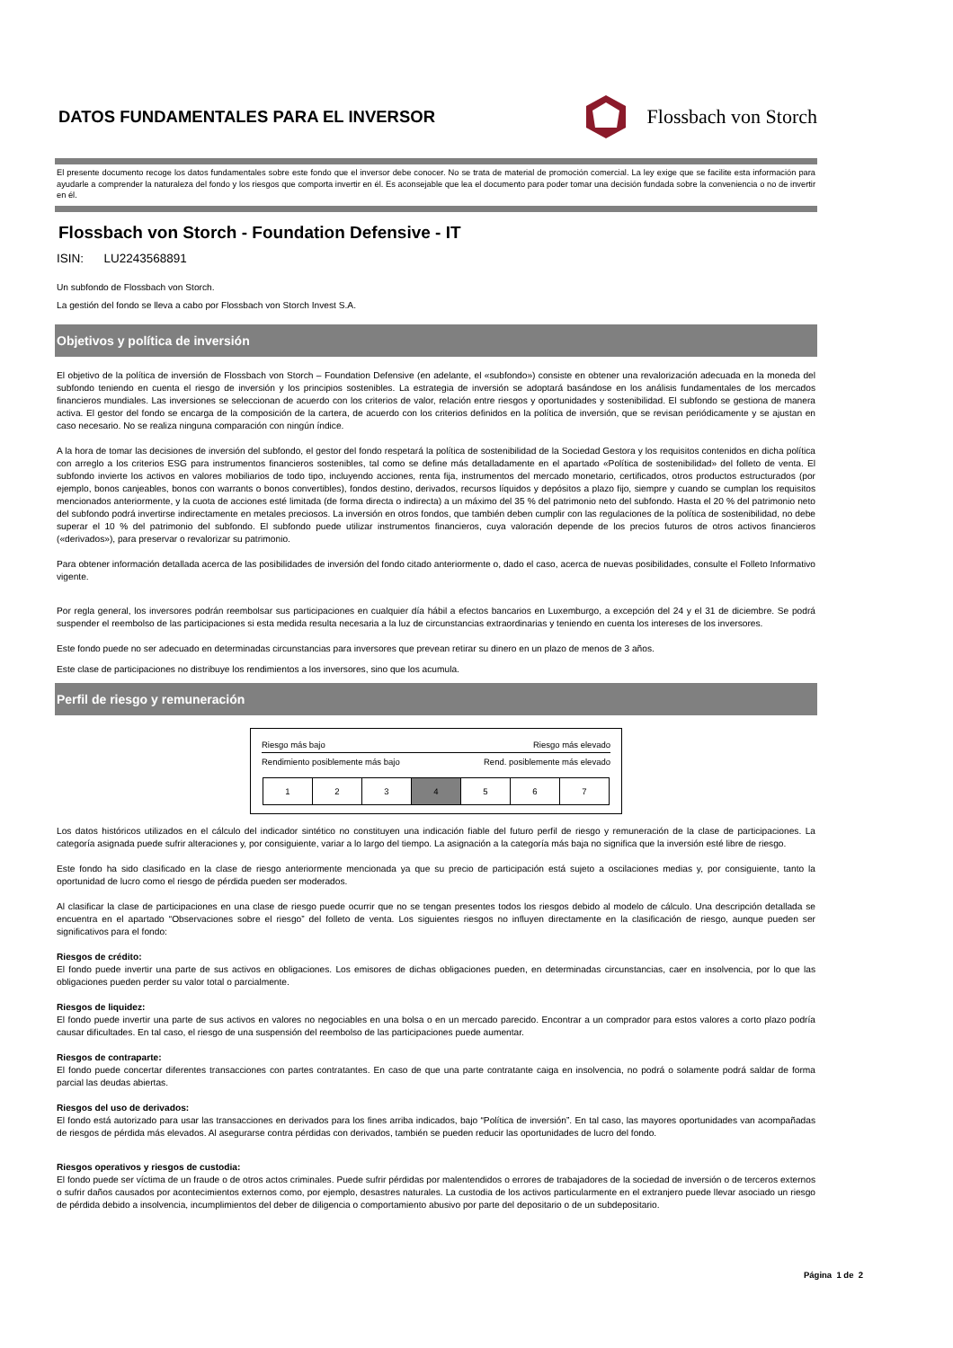DATOS FUNDAMENTALES PARA EL INVERSOR
Flossbach von Storch
El presente documento recoge los datos fundamentales sobre este fondo que el inversor debe conocer. No se trata de material de promoción comercial. La ley exige que se facilite esta información para ayudarle a comprender la naturaleza del fondo y los riesgos que comporta invertir en él. Es aconsejable que lea el documento para poder tomar una decisión fundada sobre la conveniencia o no de invertir en él.
Flossbach von Storch - Foundation Defensive - IT
ISIN: LU2243568891
Un subfondo de Flossbach von Storch.
La gestión del fondo se lleva a cabo por Flossbach von Storch Invest S.A.
Objetivos y política de inversión
El objetivo de la política de inversión de Flossbach von Storch – Foundation Defensive (en adelante, el «subfondo») consiste en obtener una revalorización adecuada en la moneda del subfondo teniendo en cuenta el riesgo de inversión y los principios sostenibles. La estrategia de inversión se adoptará basándose en los análisis fundamentales de los mercados financieros mundiales. Las inversiones se seleccionan de acuerdo con los criterios de valor, relación entre riesgos y oportunidades y sostenibilidad. El subfondo se gestiona de manera activa. El gestor del fondo se encarga de la composición de la cartera, de acuerdo con los criterios definidos en la política de inversión, que se revisan periódicamente y se ajustan en caso necesario. No se realiza ninguna comparación con ningún índice.
A la hora de tomar las decisiones de inversión del subfondo, el gestor del fondo respetará la política de sostenibilidad de la Sociedad Gestora y los requisitos contenidos en dicha política con arreglo a los criterios ESG para instrumentos financieros sostenibles, tal como se define más detalladamente en el apartado «Política de sostenibilidad» del folleto de venta. El subfondo invierte los activos en valores mobiliarios de todo tipo, incluyendo acciones, renta fija, instrumentos del mercado monetario, certificados, otros productos estructurados (por ejemplo, bonos canjeables, bonos con warrants o bonos convertibles), fondos destino, derivados, recursos líquidos y depósitos a plazo fijo, siempre y cuando se cumplan los requisitos mencionados anteriormente, y la cuota de acciones esté limitada (de forma directa o indirecta) a un máximo del 35 % del patrimonio neto del subfondo. Hasta el 20 % del patrimonio neto del subfondo podrá invertirse indirectamente en metales preciosos. La inversión en otros fondos, que también deben cumplir con las regulaciones de la política de sostenibilidad, no debe superar el 10 % del patrimonio del subfondo. El subfondo puede utilizar instrumentos financieros, cuya valoración depende de los precios futuros de otros activos financieros («derivados»), para preservar o revalorizar su patrimonio.
Para obtener información detallada acerca de las posibilidades de inversión del fondo citado anteriormente o, dado el caso, acerca de nuevas posibilidades, consulte el Folleto Informativo vigente.
Por regla general, los inversores podrán reembolsar sus participaciones en cualquier día hábil a efectos bancarios en Luxemburgo, a excepción del 24 y el 31 de diciembre. Se podrá suspender el reembolso de las participaciones si esta medida resulta necesaria a la luz de circunstancias extraordinarias y teniendo en cuenta los intereses de los inversores.
Este fondo puede no ser adecuado en determinadas circunstancias para inversores que prevean retirar su dinero en un plazo de menos de 3 años.
Este clase de participaciones no distribuye los rendimientos a los inversores, sino que los acumula.
Perfil de riesgo y remuneración
Riesgo más bajo Riesgo más elevado
Rendimiento posiblemente más bajo Rend. posiblemente más elevado
| 1 | 2 | 3 | 4 | 5 | 6 | 7 |
Los datos históricos utilizados en el cálculo del indicador sintético no constituyen una indicación fiable del futuro perfil de riesgo y remuneración de la clase de participaciones. La categoría asignada puede sufrir alteraciones y, por consiguiente, variar a lo largo del tiempo. La asignación a la categoría más baja no significa que la inversión esté libre de riesgo.
Este fondo ha sido clasificado en la clase de riesgo anteriormente mencionada ya que su precio de participación está sujeto a oscilaciones medias y, por consiguiente, tanto la oportunidad de lucro como el riesgo de pérdida pueden ser moderados.
Al clasificar la clase de participaciones en una clase de riesgo puede ocurrir que no se tengan presentes todos los riesgos debido al modelo de cálculo. Una descripción detallada se encuentra en el apartado “Observaciones sobre el riesgo” del folleto de venta. Los siguientes riesgos no influyen directamente en la clasificación de riesgo, aunque pueden ser significativos para el fondo:
Riesgos de crédito:
El fondo puede invertir una parte de sus activos en obligaciones. Los emisores de dichas obligaciones pueden, en determinadas circunstancias, caer en insolvencia, por lo que las obligaciones pueden perder su valor total o parcialmente.
Riesgos de liquidez:
El fondo puede invertir una parte de sus activos en valores no negociables en una bolsa o en un mercado parecido. Encontrar a un comprador para estos valores a corto plazo podría causar dificultades. En tal caso, el riesgo de una suspensión del reembolso de las participaciones puede aumentar.
Riesgos de contraparte:
El fondo puede concertar diferentes transacciones con partes contratantes. En caso de que una parte contratante caiga en insolvencia, no podrá o solamente podrá saldar de forma parcial las deudas abiertas.
Riesgos del uso de derivados:
El fondo está autorizado para usar las transacciones en derivados para los fines arriba indicados, bajo “Política de inversión”. En tal caso, las mayores oportunidades van acompañadas de riesgos de pérdida más elevados. Al asegurarse contra pérdidas con derivados, también se pueden reducir las oportunidades de lucro del fondo.
Riesgos operativos y riesgos de custodia:
El fondo puede ser víctima de un fraude o de otros actos criminales. Puede sufrir pérdidas por malentendidos o errores de trabajadores de la sociedad de inversión o de terceros externos o sufrir daños causados por acontecimientos externos como, por ejemplo, desastres naturales. La custodia de los activos particularmente en el extranjero puede llevar asociado un riesgo de pérdida debido a insolvencia, incumplimientos del deber de diligencia o comportamiento abusivo por parte del depositario o de un subdepositario.
Página 1 de 2